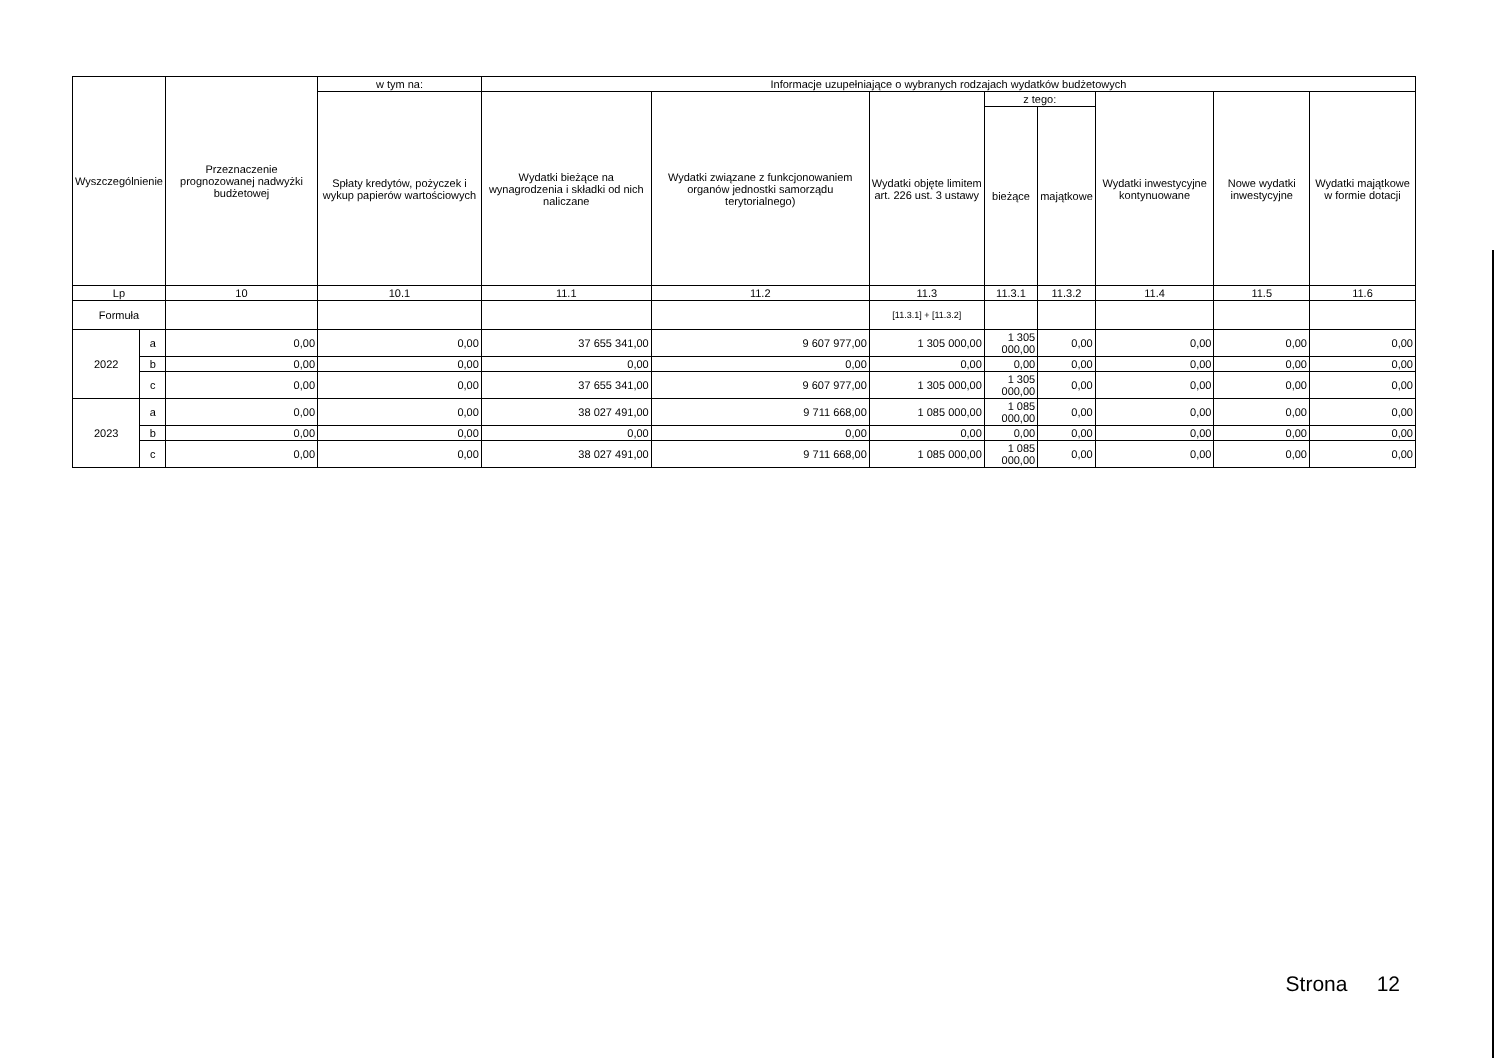| Wyszczególnienie | | Przeznaczenie prognozowanej nadwyżki budżetowej | w tym na: | Informacje uzupełniające o wybranych rodzajach wydatków budżetowych | | | | | | | |
| --- | --- | --- | --- | --- | --- | --- | --- | --- | --- | --- | --- |
| | | | Spłaty kredytów, pożyczek i wykup papierów wartościowych | Wydatki bieżące na wynagrodzenia i składki od nich naliczane | Wydatki związane z funkcjonowaniem organów jednostki samorządu terytorialnego) | Wydatki objęte limitem art. 226 ust. 3 ustawy | z tego: | | Wydatki inwestycyjne kontynuowane | Nowe wydatki inwestycyjne | Wydatki majątkowe w formie dotacji |
| | | | | | | | bieżące | majątkowe | | | |
| Lp | | 10 | 10.1 | 11.1 | 11.2 | 11.3 | 11.3.1 | 11.3.2 | 11.4 | 11.5 | 11.6 |
| Formuła | | | | | | [11.3.1] + [11.3.2] | | | | | |
| 2022 | a | 0,00 | 0,00 | 37 655 341,00 | 9 607 977,00 | 1 305 000,00 | 1 305 000,00 | 0,00 | 0,00 | 0,00 | 0,00 |
| | b | 0,00 | 0,00 | 0,00 | 0,00 | 0,00 | 0,00 | 0,00 | 0,00 | 0,00 | 0,00 |
| | c | 0,00 | 0,00 | 37 655 341,00 | 9 607 977,00 | 1 305 000,00 | 1 305 000,00 | 0,00 | 0,00 | 0,00 | 0,00 |
| 2023 | a | 0,00 | 0,00 | 38 027 491,00 | 9 711 668,00 | 1 085 000,00 | 1 085 000,00 | 0,00 | 0,00 | 0,00 | 0,00 |
| | b | 0,00 | 0,00 | 0,00 | 0,00 | 0,00 | 0,00 | 0,00 | 0,00 | 0,00 | 0,00 |
| | c | 0,00 | 0,00 | 38 027 491,00 | 9 711 668,00 | 1 085 000,00 | 1 085 000,00 | 0,00 | 0,00 | 0,00 | 0,00 |
Strona 12